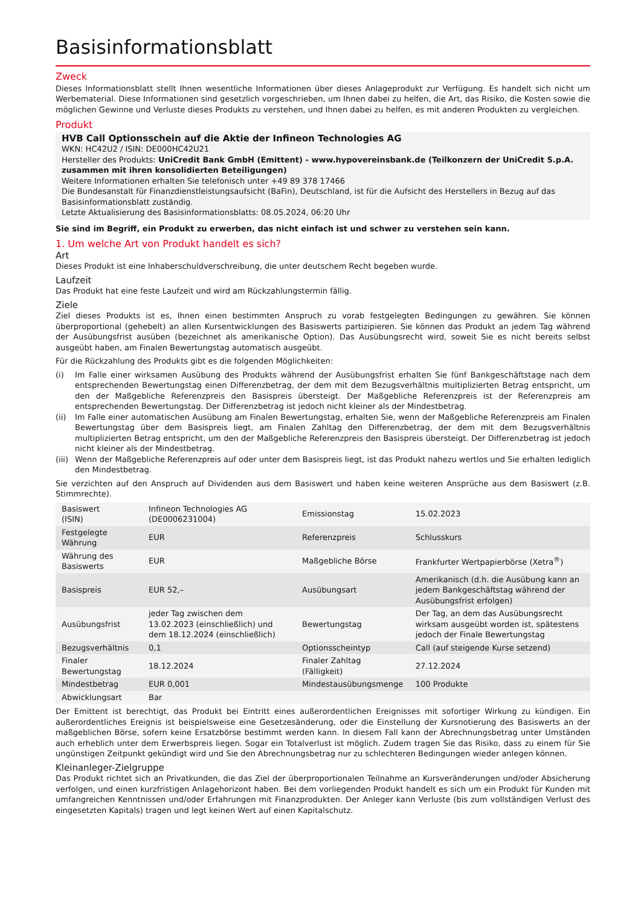Basisinformationsblatt
Zweck
Dieses Informationsblatt stellt Ihnen wesentliche Informationen über dieses Anlageprodukt zur Verfügung. Es handelt sich nicht um Werbematerial. Diese Informationen sind gesetzlich vorgeschrieben, um Ihnen dabei zu helfen, die Art, das Risiko, die Kosten sowie die möglichen Gewinne und Verluste dieses Produkts zu verstehen, und Ihnen dabei zu helfen, es mit anderen Produkten zu vergleichen.
Produkt
HVB Call Optionsschein auf die Aktie der Infineon Technologies AG
WKN: HC42U2 / ISIN: DE000HC42U21
Hersteller des Produkts: UniCredit Bank GmbH (Emittent) - www.hypovereinsbank.de (Teilkonzern der UniCredit S.p.A. zusammen mit ihren konsolidierten Beteiligungen)
Weitere Informationen erhalten Sie telefonisch unter +49 89 378 17466
Die Bundesanstalt für Finanzdienstleistungsaufsicht (BaFin), Deutschland, ist für die Aufsicht des Herstellers in Bezug auf das Basisinformationsblatt zuständig.
Letzte Aktualisierung des Basisinformationsblatts: 08.05.2024, 06:20 Uhr
Sie sind im Begriff, ein Produkt zu erwerben, das nicht einfach ist und schwer zu verstehen sein kann.
1. Um welche Art von Produkt handelt es sich?
Art
Dieses Produkt ist eine Inhaberschuldverschreibung, die unter deutschem Recht begeben wurde.
Laufzeit
Das Produkt hat eine feste Laufzeit und wird am Rückzahlungstermin fällig.
Ziele
Ziel dieses Produkts ist es, Ihnen einen bestimmten Anspruch zu vorab festgelegten Bedingungen zu gewähren. Sie können überproportional (gehebelt) an allen Kursentwicklungen des Basiswerts partizipieren. Sie können das Produkt an jedem Tag während der Ausübungsfrist ausüben (bezeichnet als amerikanische Option). Das Ausübungsrecht wird, soweit Sie es nicht bereits selbst ausgeübt haben, am Finalen Bewertungstag automatisch ausgeübt.
Für die Rückzahlung des Produkts gibt es die folgenden Möglichkeiten:
(i) Im Falle einer wirksamen Ausübung des Produkts während der Ausübungsfrist erhalten Sie fünf Bankgeschäftstage nach dem entsprechenden Bewertungstag einen Differenzbetrag, der dem mit dem Bezugsverhältnis multiplizierten Betrag entspricht, um den der Maßgebliche Referenzpreis den Basispreis übersteigt. Der Maßgebliche Referenzpreis ist der Referenzpreis am entsprechenden Bewertungstag. Der Differenzbetrag ist jedoch nicht kleiner als der Mindestbetrag.
(ii) Im Falle einer automatischen Ausübung am Finalen Bewertungstag, erhalten Sie, wenn der Maßgebliche Referenzpreis am Finalen Bewertungstag über dem Basispreis liegt, am Finalen Zahltag den Differenzbetrag, der dem mit dem Bezugsverhältnis multiplizierten Betrag entspricht, um den der Maßgebliche Referenzpreis den Basispreis übersteigt. Der Differenzbetrag ist jedoch nicht kleiner als der Mindestbetrag.
(iii) Wenn der Maßgebliche Referenzpreis auf oder unter dem Basispreis liegt, ist das Produkt nahezu wertlos und Sie erhalten lediglich den Mindestbetrag.
Sie verzichten auf den Anspruch auf Dividenden aus dem Basiswert und haben keine weiteren Ansprüche aus dem Basiswert (z.B. Stimmrechte).
| Basiswert (ISIN) | Infineon Technologies AG (DE0006231004) | Emissionstag | 15.02.2023 |
| Festgelegte Währung | EUR | Referenzpreis | Schlusskurs |
| Währung des Basiswerts | EUR | Maßgebliche Börse | Frankfurter Wertpapierbörse (Xetra<sup>®</sup>) |
| Basispreis | EUR 52,– | Ausübungsart | Amerikanisch (d.h. die Ausübung kann an jedem Bankgeschäftstag während der Ausübungsfrist erfolgen) |
| Ausübungsfrist | jeder Tag zwischen dem 13.02.2023 (einschließlich) und dem 18.12.2024 (einschließlich) | Bewertungstag | Der Tag, an dem das Ausübungsrecht wirksam ausgeübt worden ist, spätestens jedoch der Finale Bewertungstag |
| Bezugsverhältnis | 0,1 | Optionsscheintyp | Call (auf steigende Kurse setzend) |
| Finaler Bewertungstag | 18.12.2024 | Finaler Zahltag (Fälligkeit) | 27.12.2024 |
| Mindestbetrag | EUR 0,001 | Mindestausübungsmenge | 100 Produkte |
| Abwicklungsart | Bar | | |
Der Emittent ist berechtigt, das Produkt bei Eintritt eines außerordentlichen Ereignisses mit sofortiger Wirkung zu kündigen. Ein außerordentliches Ereignis ist beispielsweise eine Gesetzesänderung, oder die Einstellung der Kursnotierung des Basiswerts an der maßgeblichen Börse, sofern keine Ersatzbörse bestimmt werden kann. In diesem Fall kann der Abrechnungsbetrag unter Umständen auch erheblich unter dem Erwerbspreis liegen. Sogar ein Totalverlust ist möglich. Zudem tragen Sie das Risiko, dass zu einem für Sie ungünstigen Zeitpunkt gekündigt wird und Sie den Abrechnungsbetrag nur zu schlechteren Bedingungen wieder anlegen können.
Kleinanleger-Zielgruppe
Das Produkt richtet sich an Privatkunden, die das Ziel der überproportionalen Teilnahme an Kursveränderungen und/oder Absicherung verfolgen, und einen kurzfristigen Anlagehorizont haben. Bei dem vorliegenden Produkt handelt es sich um ein Produkt für Kunden mit umfangreichen Kenntnissen und/oder Erfahrungen mit Finanzprodukten. Der Anleger kann Verluste (bis zum vollständigen Verlust des eingesetzten Kapitals) tragen und legt keinen Wert auf einen Kapitalschutz.